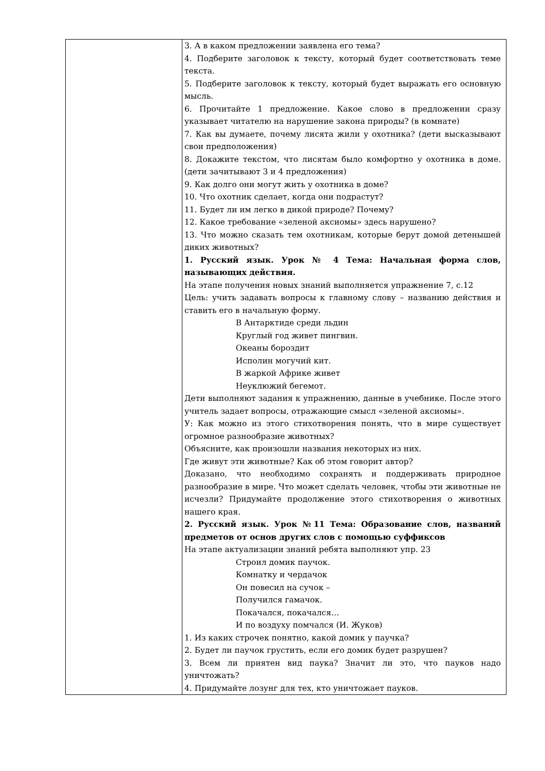| | 3. А в каком предложении заявлена его тема? 4. Подберите заголовок к тексту, который будет соответствовать теме текста. 5. Подберите заголовок к тексту, который будет выражать его основную мысль. 6. Прочитайте 1 предложение. Какое слово в предложении сразу указывает читателю на нарушение закона природы? (в комнате) 7. Как вы думаете, почему лисята жили у охотника? (дети высказывают свои предположения) 8. Докажите текстом, что лисятам было комфортно у охотника в доме. (дети зачитывают 3 и 4 предложения) 9. Как долго они могут жить у охотника в доме? 10. Что охотник сделает, когда они подрастут? 11. Будет ли им легко в дикой природе? Почему? 12. Какое требование «зеленой аксиомы» здесь нарушено? 13. Что можно сказать тем охотникам, которые берут домой детенышей диких животных? 1. Русский язык. Урок № 4 Тема: Начальная форма слов, называющих действия. На этапе получения новых знаний выполняется упражнение 7, с.12 Цель: учить задавать вопросы к главному слову – названию действия и ставить его в начальную форму. В Антарктиде среди льдин Круглый год живет пингвин. Океаны бороздит Исполин могучий кит. В жаркой Африке живет Неуклюжий бегемот. Дети выполняют задания к упражнению, данные в учебнике. После этого учитель задает вопросы, отражающие смысл «зеленой аксиомы». У: Как можно из этого стихотворения понять, что в мире существует огромное разнообразие животных? Объясните, как произошли названия некоторых из них. Где живут эти животные? Как об этом говорит автор? Доказано, что необходимо сохранять и поддерживать природное разнообразие в мире. Что может сделать человек, чтобы эти животные не исчезли? Придумайте продолжение этого стихотворения о животных нашего края. 2. Русский язык. Урок №11 Тема: Образование слов, названий предметов от основ других слов с помощью суффиксов На этапе актуализации знаний ребята выполняют упр. 23 Строил домик паучок. Комнатку и чердачок Он повесил на сучок – Получился гамачок. Покачался, покачался… И по воздуху помчался (И. Жуков) 1. Из каких строчек понятно, какой домик у паучка? 2. Будет ли паучок грустить, если его домик будет разрушен? 3. Всем ли приятен вид паука? Значит ли это, что пауков надо уничтожать? 4. Придумайте лозунг для тех, кто уничтожает пауков. |